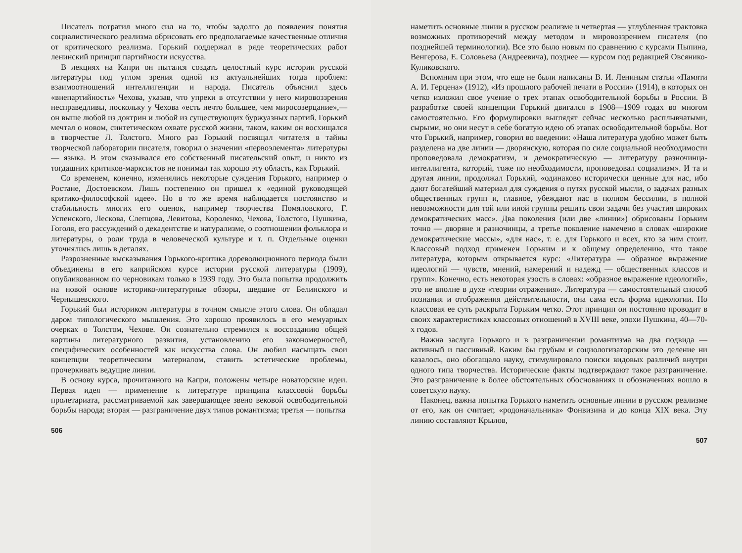Писатель потратил много сил на то, чтобы задолго до появления понятия социалистического реализма обрисовать его предполагаемые качественные отличия от критического реализма. Горький поддержал в ряде теоретических работ ленинский принцип партийности искусства.
В лекциях на Капри он пытался создать целостный курс истории русской литературы под углом зрения одной из актуальнейших тогда проблем: взаимоотношений интеллигенции и народа. Писатель объяснил здесь «внепартийность» Чехова, указав, что упреки в отсутствии у него мировоззрения несправедливы, поскольку у Чехова «есть нечто большее, чем миросозерцание»,— он выше любой из доктрин и любой из существующих буржуазных партий. Горький мечтал о новом, синтетическом охвате русской жизни, таком, каким он восхищался в творчестве Л. Толстого. Много раз Горький посвящал читателя в тайны творческой лаборатории писателя, говорил о значении «первоэлемента» литературы — языка. В этом сказывался его собственный писательский опыт, и никто из тогдашних критиков-марксистов не понимал так хорошо эту область, как Горький.
Со временем, конечно, изменялись некоторые суждения Горького, например о Ростане, Достоевском. Лишь постепенно он пришел к «единой руководящей критико-философской идее». Но в то же время наблюдается постоянство и стабильность многих его оценок, например творчества Помяловского, Г. Успенского, Лескова, Слепцова, Левитова, Короленко, Чехова, Толстого, Пушкина, Гоголя, его рассуждений о декадентстве и натурализме, о соотношении фольклора и литературы, о роли труда в человеческой культуре и т. п. Отдельные оценки уточнялись лишь в деталях.
Разрозненные высказывания Горького-критика дореволюционного периода были объединены в его каприйском курсе истории русской литературы (1909), опубликованном по черновикам только в 1939 году. Это была попытка продолжить на новой основе историко-литературные обзоры, шедшие от Белинского и Чернышевского.
Горький был историком литературы в точном смысле этого слова. Он обладал даром типологического мышления. Это хорошо проявилось в его мемуарных очерках о Толстом, Чехове. Он сознательно стремился к воссозданию общей картины литературного развития, установлению его закономерностей, специфических особенностей как искусства слова. Он любил насыщать свои концепции теоретическим материалом, ставить эстетические проблемы, прочеркивать ведущие линии.
В основу курса, прочитанного на Капри, положены четыре новаторские идеи. Первая идея — применение к литературе принципа классовой борьбы пролетариата, рассматриваемой как завершающее звено вековой освободительной борьбы народа; вторая — разграничение двух типов романтизма; третья — попытка
506
наметить основные линии в русском реализме и четвертая — углубленная трактовка возможных противоречий между методом и мировоззрением писателя (по позднейшей терминологии). Все это было новым по сравнению с курсами Пыпина, Венгерова, Е. Соловьева (Андреевича), позднее — курсом под редакцией Овсянико-Куликовского.
Вспомним при этом, что еще не были написаны В. И. Лениным статьи «Памяти А. И. Герцена» (1912), «Из прошлого рабочей печати в России» (1914), в которых он четко изложил свое учение о трех этапах освободительной борьбы в России. В разработке своей концепции Горький двигался в 1908—1909 годах во многом самостоятельно. Его формулировки выглядят сейчас несколько расплывчатыми, сырыми, но они несут в себе богатую идею об этапах освободительной борьбы. Вот что Горький, например, говорил во введении: «Наша литература удобно может быть разделена на две линии — дворянскую, которая по силе социальной необходимости проповедовала демократизм, и демократическую — литературу разночинца-интеллигента, который, тоже по необходимости, проповедовал социализм». И та и другая линии, продолжал Горький, «одинаково исторически ценные для нас, ибо дают богатейший материал для суждения о путях русской мысли, о задачах разных общественных групп и, главное, убеждают нас в полном бессилии, в полной невозможности для той или иной группы решить свои задачи без участия широких демократических масс». Два поколения (или две «линии») обрисованы Горьким точно — дворяне и разночинцы, а третье поколение намечено в словах «широкие демократические массы», «для нас», т. е. для Горького и всех, кто за ним стоит. Классовый подход применен Горьким и к общему определению, что такое литература, которым открывается курс: «Литература — образное выражение идеологий — чувств, мнений, намерений и надежд — общественных классов и групп». Конечно, есть некоторая узость в словах: «образное выражение идеологий», это не вполне в духе «теории отражения». Литература — самостоятельный способ познания и отображения действительности, она сама есть форма идеологии. Но классовая ее суть раскрыта Горьким четко. Этот принцип он постоянно проводит в своих характеристиках классовых отношений в XVIII веке, эпохи Пушкина, 40—70-х годов.
Важна заслуга Горького и в разграничении романтизма на два подвида — активный и пассивный. Каким бы грубым и социологизаторским это деление ни казалось, оно обогащало науку, стимулировало поиски видовых различий внутри одного типа творчества. Исторические факты подтверждают такое разграничение. Это разграничение в более обстоятельных обоснованиях и обозначениях вошло в советскую науку.
Наконец, важна попытка Горького наметить основные линии в русском реализме от его, как он считает, «родоначальника» Фонвизина и до конца XIX века. Эту линию составляют Крылов,
507